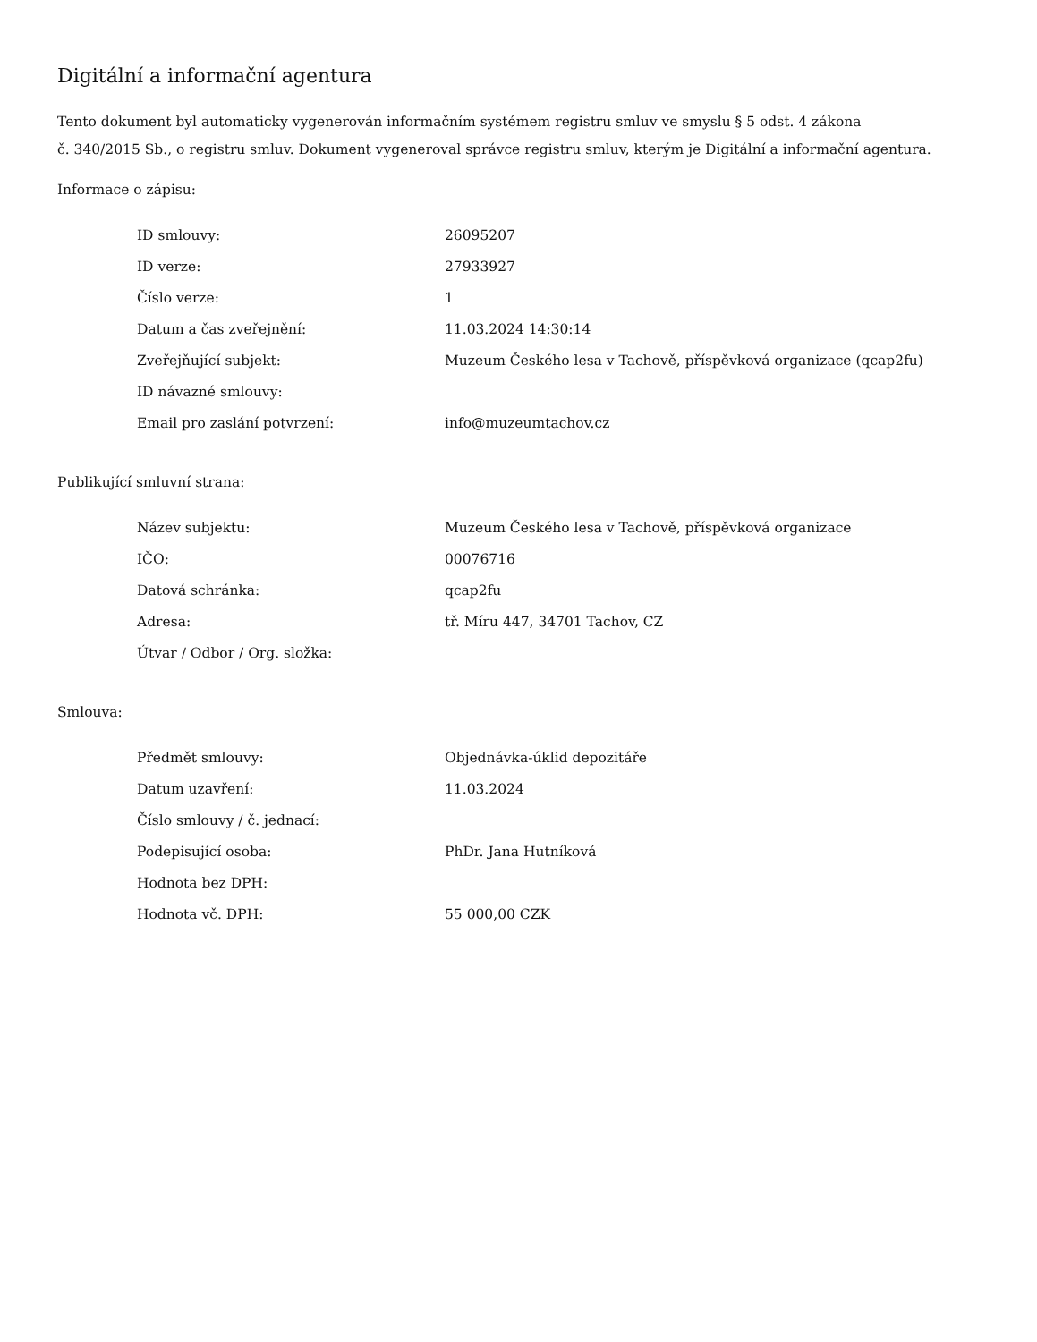Digitální a informační agentura
Tento dokument byl automaticky vygenerován informačním systémem registru smluv ve smyslu § 5 odst. 4 zákona
č. 340/2015 Sb., o registru smluv. Dokument vygeneroval správce registru smluv, kterým je Digitální a informační agentura.
Informace o zápisu:
| ID smlouvy: | 26095207 |
| ID verze: | 27933927 |
| Číslo verze: | 1 |
| Datum a čas zveřejnění: | 11.03.2024 14:30:14 |
| Zveřejňující subjekt: | Muzeum Českého lesa v Tachově, příspěvková organizace (qcap2fu) |
| ID návazné smlouvy: | |
| Email pro zaslání potvrzení: | info@muzeumtachov.cz |
Publikující smluvní strana:
| Název subjektu: | Muzeum Českého lesa v Tachově, příspěvková organizace |
| IČO: | 00076716 |
| Datová schránka: | qcap2fu |
| Adresa: | tř. Míru 447, 34701 Tachov, CZ |
| Útvar / Odbor / Org. složka: | |
Smlouva:
| Předmět smlouvy: | Objednávka-úklid depozitáře |
| Datum uzavření: | 11.03.2024 |
| Číslo smlouvy / č. jednací: | |
| Podepisující osoba: | PhDr. Jana Hutníková |
| Hodnota bez DPH: | |
| Hodnota vč. DPH: | 55 000,00 CZK |